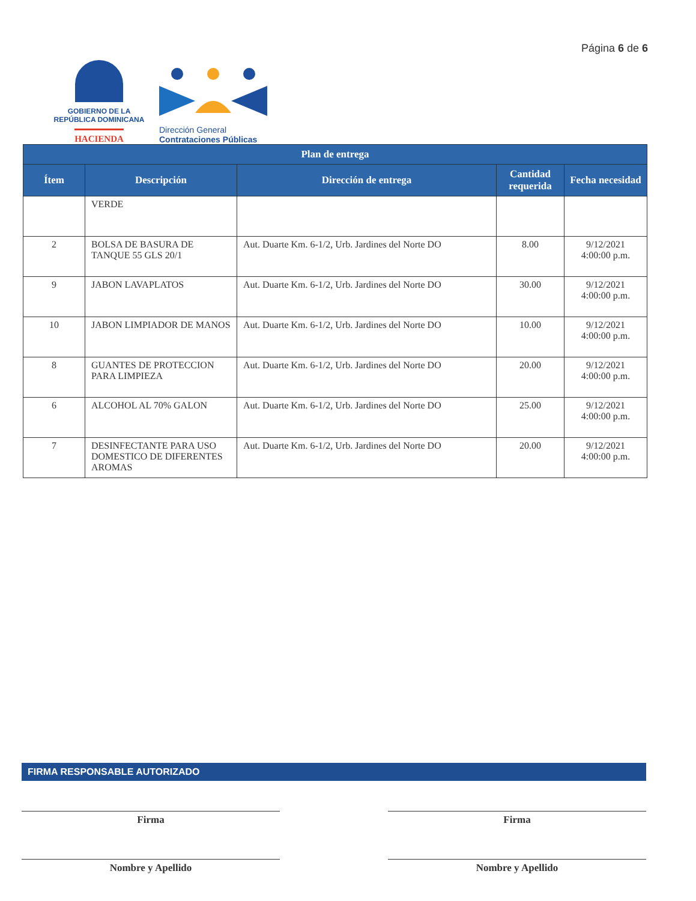GOBIERNO DE LA
REPÚBLICA DOMINICANA
HACIENDA
Dirección General
Contrataciones Públicas
Página 6 de 6
| Plan de entrega | | | | |
| --- | --- | --- | --- | --- |
| Ítem | Descripción | Dirección de entrega | Cantidad requerida | Fecha necesidad |
| | VERDE | | | |
| 2 | BOLSA DE BASURA DE TANQUE 55 GLS 20/1 | Aut. Duarte Km. 6-1/2, Urb. Jardines del Norte DO | 8.00 | 9/12/2021 4:00:00 p.m. |
| 9 | JABON LAVAPLATOS | Aut. Duarte Km. 6-1/2, Urb. Jardines del Norte DO | 30.00 | 9/12/2021 4:00:00 p.m. |
| 10 | JABON LIMPIADOR DE MANOS | Aut. Duarte Km. 6-1/2, Urb. Jardines del Norte DO | 10.00 | 9/12/2021 4:00:00 p.m. |
| 8 | GUANTES DE PROTECCION PARA LIMPIEZA | Aut. Duarte Km. 6-1/2, Urb. Jardines del Norte DO | 20.00 | 9/12/2021 4:00:00 p.m. |
| 6 | ALCOHOL AL 70% GALON | Aut. Duarte Km. 6-1/2, Urb. Jardines del Norte DO | 25.00 | 9/12/2021 4:00:00 p.m. |
| 7 | DESINFECTANTE PARA USO DOMESTICO DE DIFERENTES AROMAS | Aut. Duarte Km. 6-1/2, Urb. Jardines del Norte DO | 20.00 | 9/12/2021 4:00:00 p.m. |
FIRMA RESPONSABLE AUTORIZADO
Firma
Nombre y Apellido
Firma
Nombre y Apellido